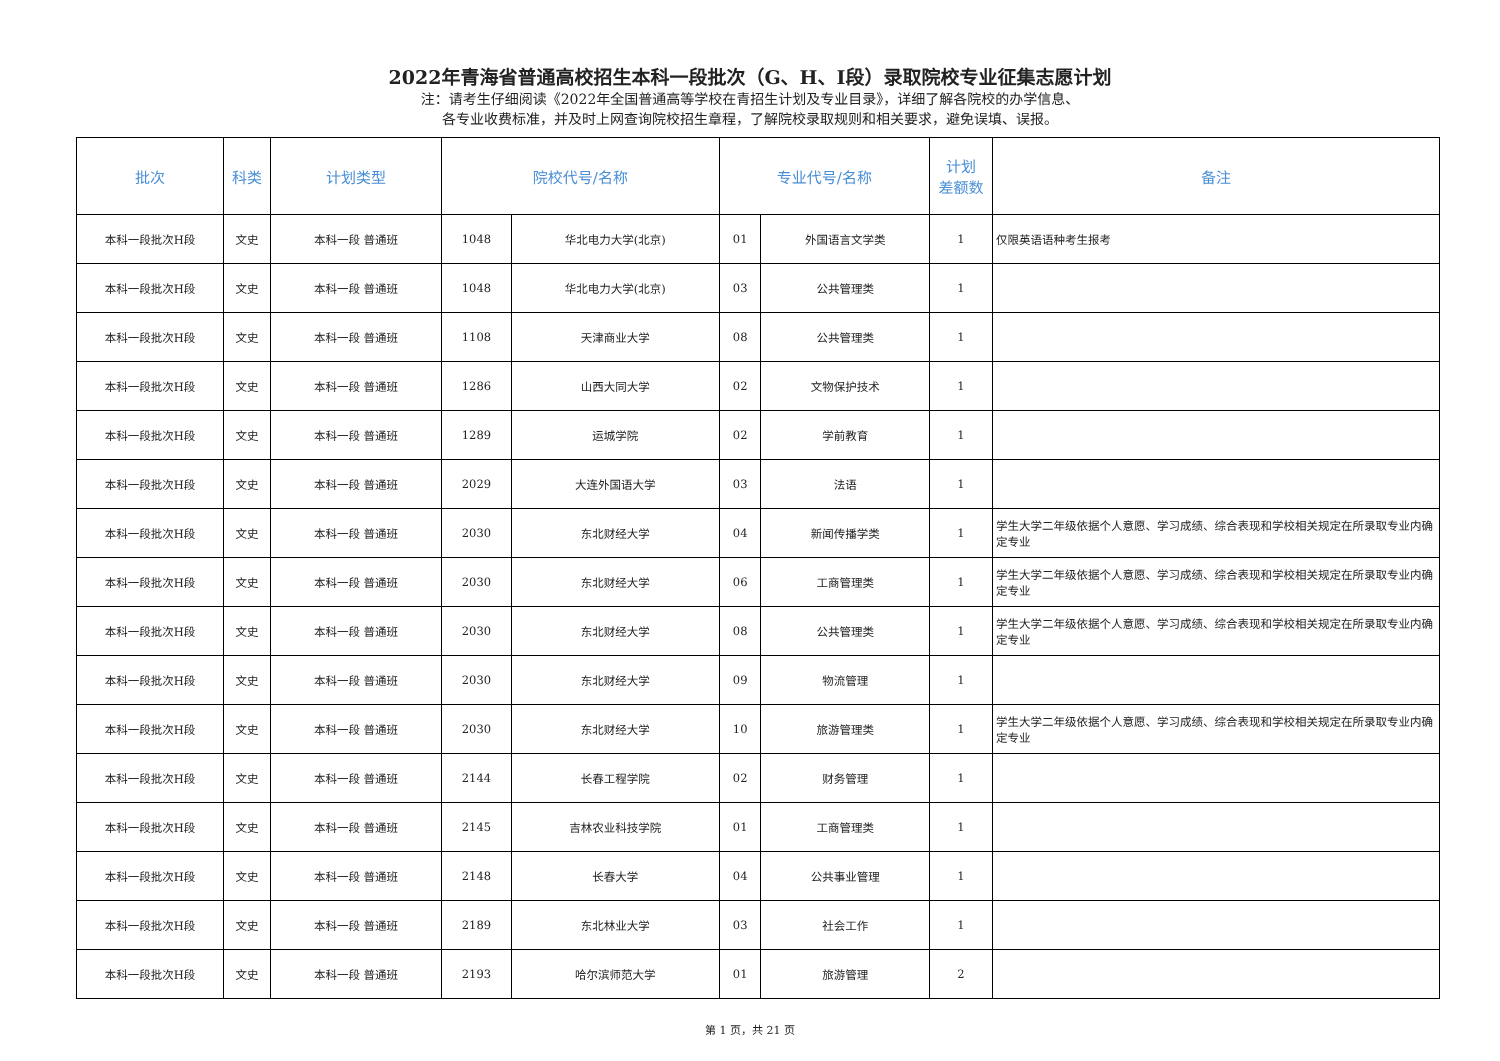2022年青海省普通高校招生本科一段批次（G、H、I段）录取院校专业征集志愿计划
注：请考生仔细阅读《2022年全国普通高等学校在青招生计划及专业目录》，详细了解各院校的办学信息、
各专业收费标准，并及时上网查询院校招生章程，了解院校录取规则和相关要求，避免误填、误报。
| 批次 | 科类 | 计划类型 | 院校代号/名称 | | 专业代号/名称 | | 计划 差额数 | 备注 |
| --- | --- | --- | --- | --- | --- | --- | --- | --- |
| 本科一段批次H段 | 文史 | 本科一段 普通班 | 1048 | 华北电力大学(北京) | 01 | 外国语言文学类 | 1 | 仅限英语语种考生报考 |
| 本科一段批次H段 | 文史 | 本科一段 普通班 | 1048 | 华北电力大学(北京) | 03 | 公共管理类 | 1 | |
| 本科一段批次H段 | 文史 | 本科一段 普通班 | 1108 | 天津商业大学 | 08 | 公共管理类 | 1 | |
| 本科一段批次H段 | 文史 | 本科一段 普通班 | 1286 | 山西大同大学 | 02 | 文物保护技术 | 1 | |
| 本科一段批次H段 | 文史 | 本科一段 普通班 | 1289 | 运城学院 | 02 | 学前教育 | 1 | |
| 本科一段批次H段 | 文史 | 本科一段 普通班 | 2029 | 大连外国语大学 | 03 | 法语 | 1 | |
| 本科一段批次H段 | 文史 | 本科一段 普通班 | 2030 | 东北财经大学 | 04 | 新闻传播学类 | 1 | 学生大学二年级依据个人意愿、学习成绩、综合表现和学校相关规定在所录取专业内确定专业 |
| 本科一段批次H段 | 文史 | 本科一段 普通班 | 2030 | 东北财经大学 | 06 | 工商管理类 | 1 | 学生大学二年级依据个人意愿、学习成绩、综合表现和学校相关规定在所录取专业内确定专业 |
| 本科一段批次H段 | 文史 | 本科一段 普通班 | 2030 | 东北财经大学 | 08 | 公共管理类 | 1 | 学生大学二年级依据个人意愿、学习成绩、综合表现和学校相关规定在所录取专业内确定专业 |
| 本科一段批次H段 | 文史 | 本科一段 普通班 | 2030 | 东北财经大学 | 09 | 物流管理 | 1 | |
| 本科一段批次H段 | 文史 | 本科一段 普通班 | 2030 | 东北财经大学 | 10 | 旅游管理类 | 1 | 学生大学二年级依据个人意愿、学习成绩、综合表现和学校相关规定在所录取专业内确定专业 |
| 本科一段批次H段 | 文史 | 本科一段 普通班 | 2144 | 长春工程学院 | 02 | 财务管理 | 1 | |
| 本科一段批次H段 | 文史 | 本科一段 普通班 | 2145 | 吉林农业科技学院 | 01 | 工商管理类 | 1 | |
| 本科一段批次H段 | 文史 | 本科一段 普通班 | 2148 | 长春大学 | 04 | 公共事业管理 | 1 | |
| 本科一段批次H段 | 文史 | 本科一段 普通班 | 2189 | 东北林业大学 | 03 | 社会工作 | 1 | |
| 本科一段批次H段 | 文史 | 本科一段 普通班 | 2193 | 哈尔滨师范大学 | 01 | 旅游管理 | 2 | |
第 1 页，共 21 页